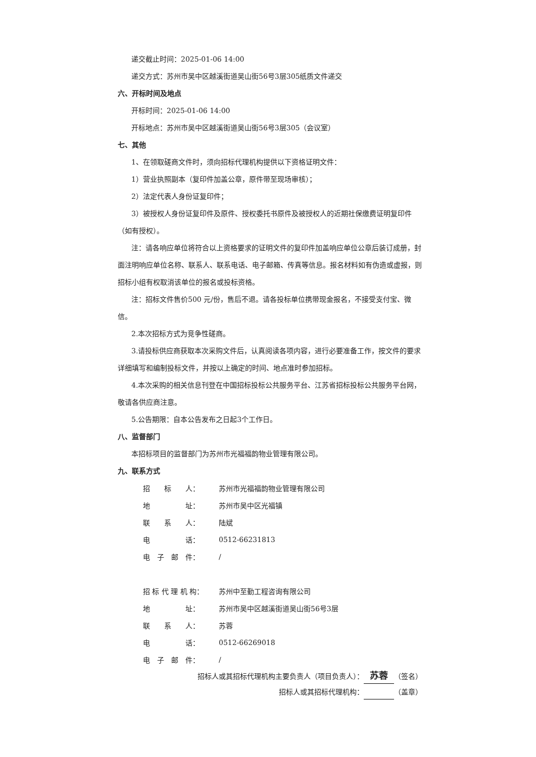递交截止时间：2025-01-06 14:00
递交方式：苏州市吴中区越溪街道吴山街56号3层305纸质文件递交
六、开标时间及地点
开标时间：2025-01-06 14:00
开标地点：苏州市吴中区越溪街道吴山街56号3层305（会议室）
七、其他
1、在领取磋商文件时，须向招标代理机构提供以下资格证明文件：
1）营业执照副本（复印件加盖公章，原件带至现场审核）；
2）法定代表人身份证复印件；
3）被授权人身份证复印件及原件、授权委托书原件及被授权人的近期社保缴费证明复印件（如有授权）。
注：请各响应单位将符合以上资格要求的证明文件的复印件加盖响应单位公章后装订成册，封面注明响应单位名称、联系人、联系电话、电子邮箱、传真等信息。报名材料如有伪造或虚报，则招标小组有权取消该单位的报名或投标资格。
注：招标文件售价500 元/份，售后不退。请各投标单位携带现金报名，不接受支付宝、微信。
2.本次招标方式为竞争性磋商。
3.请投标供应商获取本次采购文件后，认真阅读各项内容，进行必要准备工作，按文件的要求详细填写和编制投标文件，并按以上确定的时间、地点准时参加招标。
4.本次采购的相关信息刊登在中国招标投标公共服务平台、江苏省招标投标公共服务平台网，敬请各供应商注意。
5.公告期限：自本公告发布之日起3个工作日。
八、监督部门
本招标项目的监督部门为苏州市光福福韵物业管理有限公司。
九、联系方式
| 招 标 人： | 苏州市光福福韵物业管理有限公司 |
| 地 址： | 苏州市吴中区光福镇 |
| 联 系 人： | 陆斌 |
| 电 话： | 0512-66231813 |
| 电 子 邮 件： | / |
| 招 标 代 理 机 构： | 苏州中至勤工程咨询有限公司 |
| 地 址： | 苏州市吴中区越溪街道吴山街56号3层 |
| 联 系 人： | 苏蓉 |
| 电 话： | 0512-66269018 |
| 电 子 邮 件： | / |
招标人或其招标代理机构主要负责人（项目负责人）： 苏蓉 （签名）
招标人或其招标代理机构： （盖章）